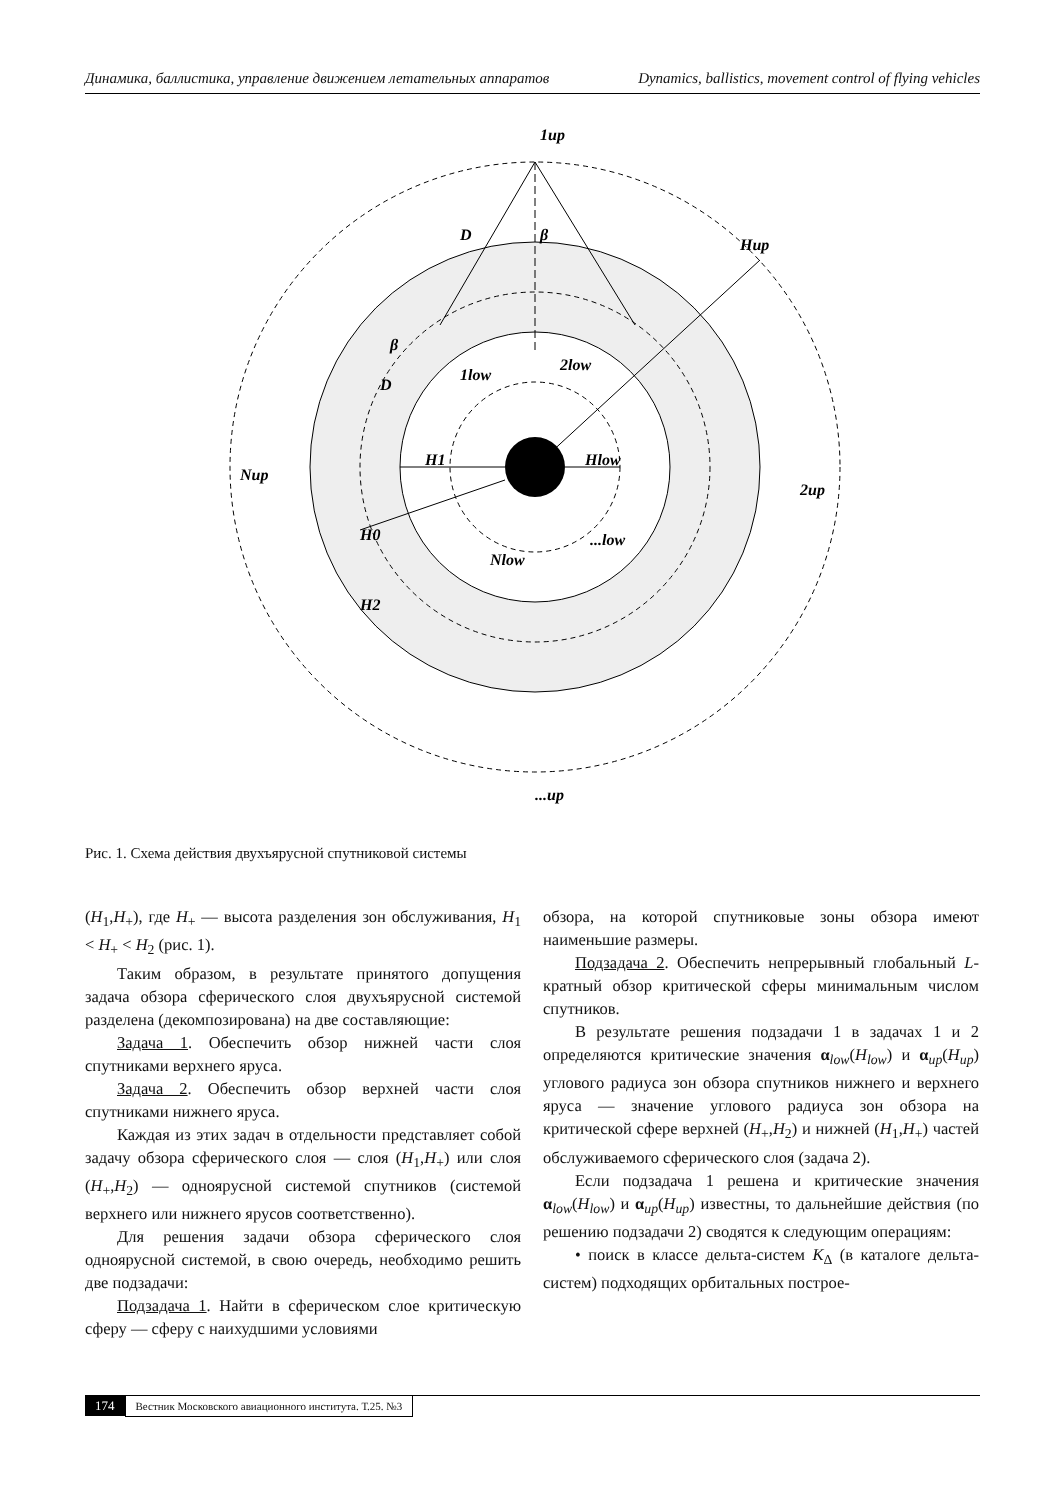Динамика, баллистика, управление движением летательных аппаратов Dynamics, ballistics, movement control of flying vehicles
H1
Hlow
Hup
1up
Nup
2up
...up
H0
H2
1low
2low
Nlow
...low
D
D
β
β
Рис. 1. Схема действия двухъярусной спутниковой системы
(H<sub>1</sub>,H<sub>+</sub>), где H<sub>+</sub> — высота разделения зон обслуживания, H<sub>1</sub> < H<sub>+</sub> < H<sub>2</sub> (рис. 1).
Таким образом, в результате принятого допущения задача обзора сферического слоя двухъярусной системой разделена (декомпозирована) на две составляющие:
Задача 1. Обеспечить обзор нижней части слоя спутниками верхнего яруса.
Задача 2. Обеспечить обзор верхней части слоя спутниками нижнего яруса.
Каждая из этих задач в отдельности представляет собой задачу обзора сферического слоя — слоя (H<sub>1</sub>,H<sub>+</sub>) или слоя (H<sub>+</sub>,H<sub>2</sub>) — одноярусной системой спутников (системой верхнего или нижнего ярусов соответственно).
Для решения задачи обзора сферического слоя одноярусной системой, в свою очередь, необходимо решить две подзадачи:
Подзадача 1. Найти в сферическом слое критическую сферу — сферу с наихудшими условиями
обзора, на которой спутниковые зоны обзора имеют наименьшие размеры.
Подзадача 2. Обеспечить непрерывный глобальный L-кратный обзор критической сферы минимальным числом спутников.
В результате решения подзадачи 1 в задачах 1 и 2 определяются критические значения α<sub>low</sub>(H<sub>low</sub>) и α<sub>up</sub>(H<sub>up</sub>) углового радиуса зон обзора спутников нижнего и верхнего яруса — значение углового радиуса зон обзора на критической сфере верхней (H<sub>+</sub>,H<sub>2</sub>) и нижней (H<sub>1</sub>,H<sub>+</sub>) частей обслуживаемого сферического слоя (задача 2).
Если подзадача 1 решена и критические значения α<sub>low</sub>(H<sub>low</sub>) и α<sub>up</sub>(H<sub>up</sub>) известны, то дальнейшие действия (по решению подзадачи 2) сводятся к следующим операциям:
• поиск в классе дельта-систем K<sub>Δ</sub> (в каталоге дельта-систем) подходящих орбитальных построе-
174 Вестник Московского авиационного института. Т.25. №3